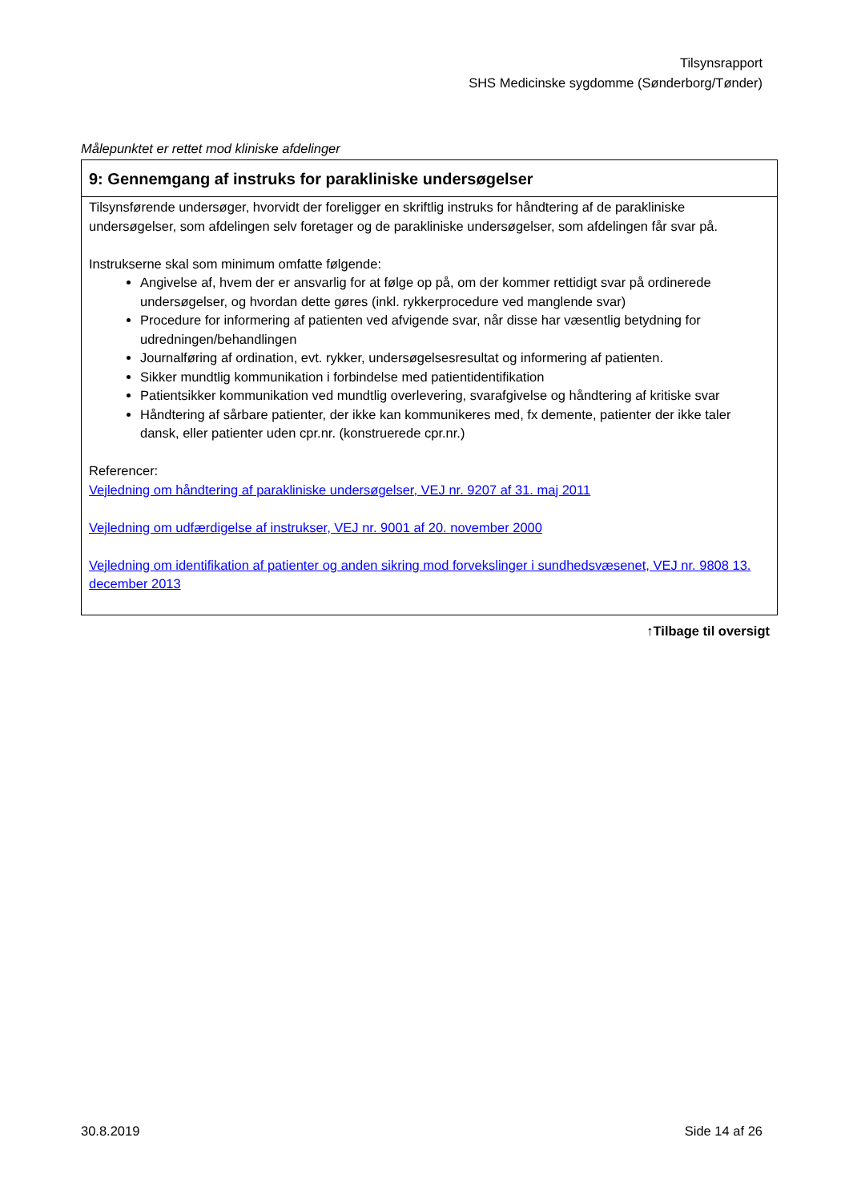Tilsynsrapport
SHS Medicinske sygdomme (Sønderborg/Tønder)
Målepunktet er rettet mod kliniske afdelinger
| 9: Gennemgang af instruks for parakliniske undersøgelser |
| --- |
| Tilsynsførende undersøger, hvorvidt der foreligger en skriftlig instruks for håndtering af de parakliniske undersøgelser, som afdelingen selv foretager og de parakliniske undersøgelser, som afdelingen får svar på. Instrukserne skal som minimum omfatte følgende: Angivelse af, hvem der er ansvarlig for at følge op på, om der kommer rettidigt svar på ordinerede undersøgelser, og hvordan dette gøres (inkl. rykkerprocedure ved manglende svar) Procedure for informering af patienten ved afvigende svar, når disse har væsentlig betydning for udredningen/behandlingen Journalføring af ordination, evt. rykker, undersøgelsesresultat og informering af patienten. Sikker mundtlig kommunikation i forbindelse med patientidentifikation Patientsikker kommunikation ved mundtlig overlevering, svarafgivelse og håndtering af kritiske svar Håndtering af sårbare patienter, der ikke kan kommunikeres med, fx demente, patienter der ikke taler dansk, eller patienter uden cpr.nr. (konstruerede cpr.nr.) Referencer: Vejledning om håndtering af parakliniske undersøgelser, VEJ nr. 9207 af 31. maj 2011 Vejledning om udfærdigelse af instrukser, VEJ nr. 9001 af 20. november 2000 Vejledning om identifikation af patienter og anden sikring mod forvekslinger i sundhedsvæsenet, VEJ nr. 9808 13. december 2013 |
↑Tilbage til oversigt
30.8.2019 Side 14 af 26